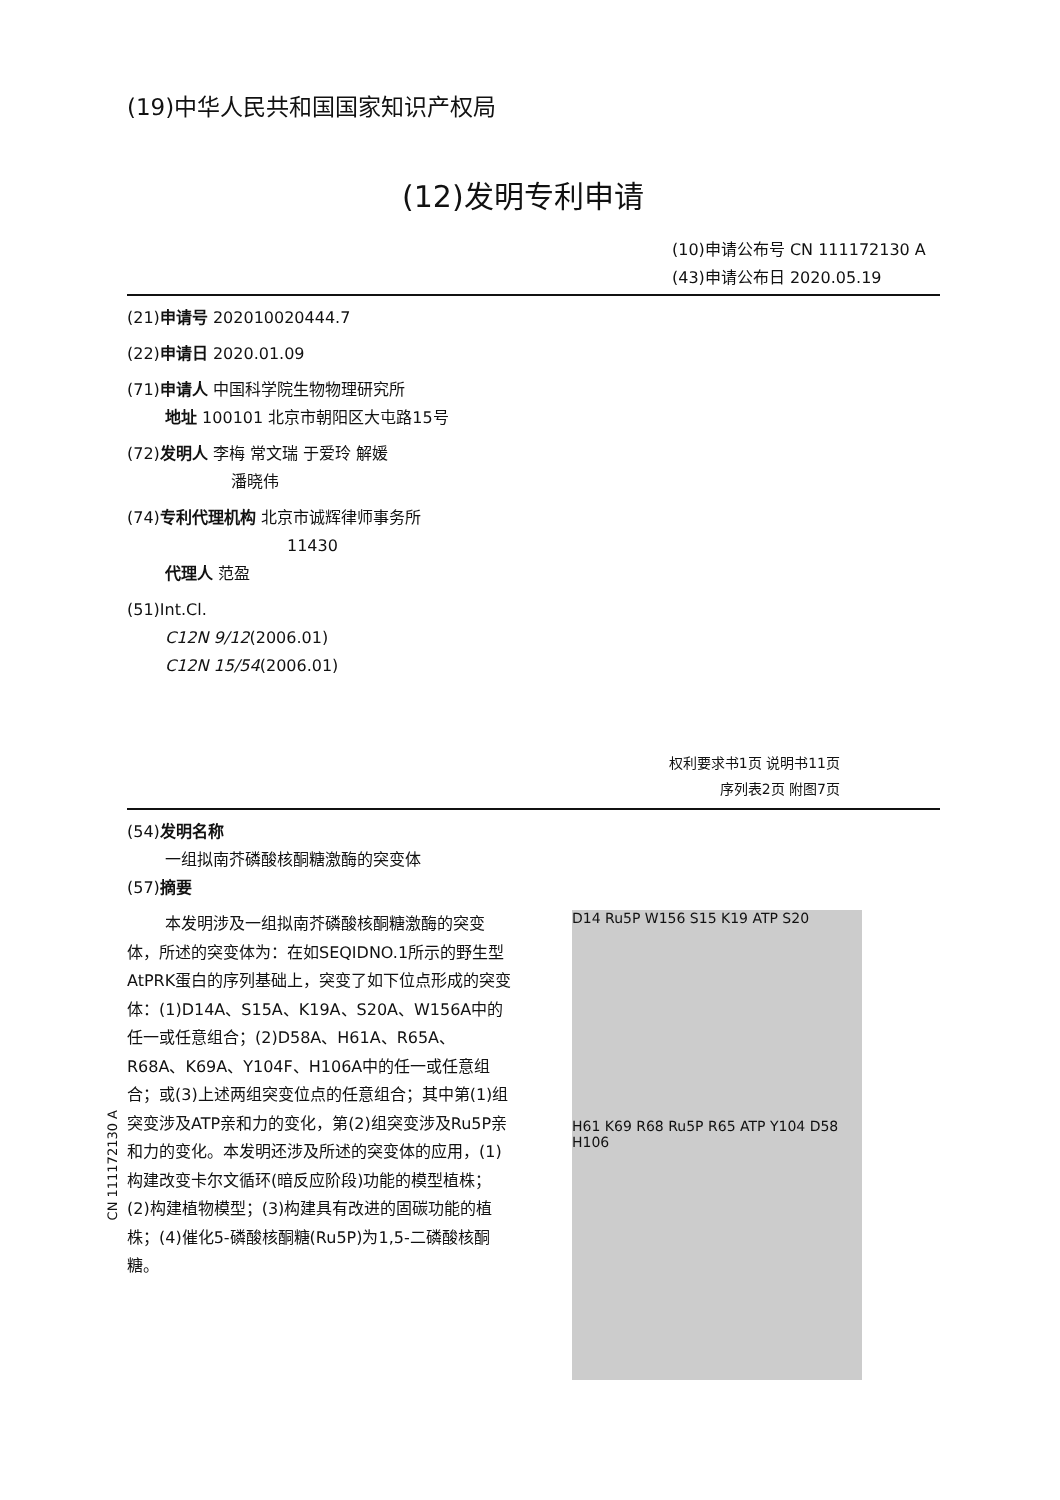(19)中华人民共和国国家知识产权局
(12)发明专利申请
(10)申请公布号 CN 111172130 A
(43)申请公布日 2020.05.19
(21)申请号 202010020444.7
(22)申请日 2020.01.09
(71)申请人 中国科学院生物物理研究所
地址 100101 北京市朝阳区大屯路15号
(72)发明人 李梅 常文瑞 于爱玲 解媛
潘晓伟
(74)专利代理机构 北京市诚辉律师事务所
11430
代理人 范盈
(51)Int.Cl.
C12N 9/12(2006.01)
C12N 15/54(2006.01)
权利要求书1页 说明书11页
序列表2页 附图7页
(54)发明名称
一组拟南芥磷酸核酮糖激酶的突变体
(57)摘要
本发明涉及一组拟南芥磷酸核酮糖激酶的突变体，所述的突变体为：在如SEQIDNO.1所示的野生型AtPRK蛋白的序列基础上，突变了如下位点形成的突变体：(1)D14A、S15A、K19A、S20A、W156A中的任一或任意组合；(2)D58A、H61A、R65A、R68A、K69A、Y104F、H106A中的任一或任意组合；或(3)上述两组突变位点的任意组合；其中第(1)组突变涉及ATP亲和力的变化，第(2)组突变涉及Ru5P亲和力的变化。本发明还涉及所述的突变体的应用，(1)构建改变卡尔文循环(暗反应阶段)功能的模型植株；(2)构建植物模型；(3)构建具有改进的固碳功能的植株；(4)催化5-磷酸核酮糖(Ru5P)为1,5-二磷酸核酮糖。
D14 Ru5P W156 S15 K19 ATP S20
H61 K69 R68 Ru5P R65 ATP Y104 D58 H106
CN 111172130 A